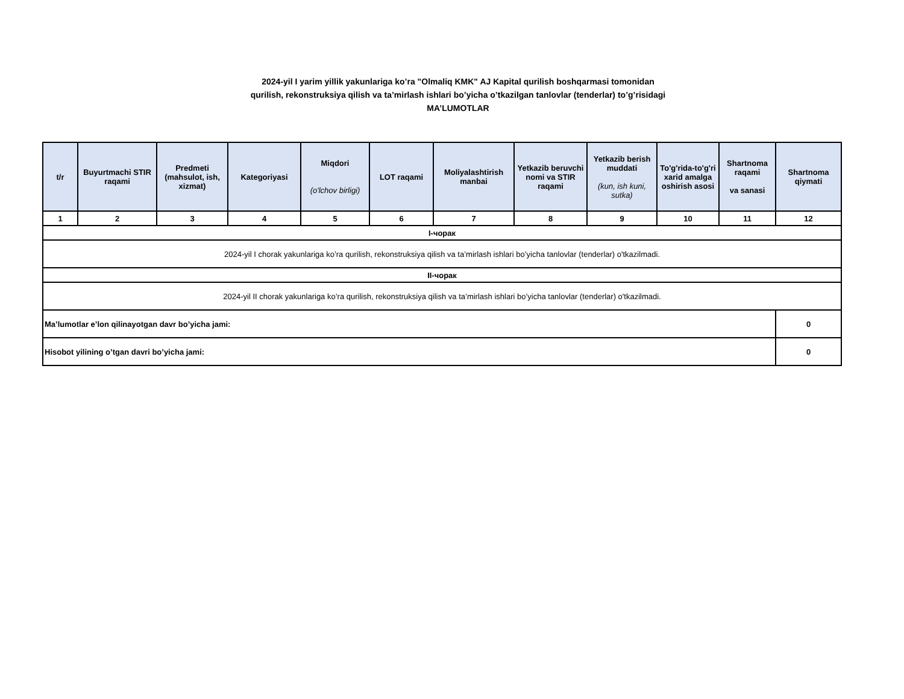2024-yil I yarim yillik yakunlariga ko’ra "Olmaliq KMK" AJ Kapital qurilish boshqarmasi tomonidan
qurilish, rekonstruksiya qilish va ta’mirlash ishlari bo’yicha o’tkazilgan tanlovlar (tenderlar) to’g’risidagi
MA’LUMOTLAR
| t/r | Buyurtmachi STIR raqami | Predmeti (mahsulot, ish, xizmat) | Kategoriyasi | Miqdori (o'lchov birligi) | LOT raqami | Moliyalashtirish manbai | Yetkazib beruvchi nomi va STIR raqami | Yetkazib berish muddati (kun, ish kuni, sutka) | To'g'rida-to'g'ri xarid amalga oshirish asosi | Shartnoma raqami va sanasi | Shartnoma qiymati |
| --- | --- | --- | --- | --- | --- | --- | --- | --- | --- | --- | --- |
| 1 | 2 | 3 | 4 | 5 | 6 | 7 | 8 | 9 | 10 | 11 | 12 |
| I-чорак | | | | | | | | | | | |
| 2024-yil I chorak yakunlariga ko’ra qurilish, rekonstruksiya qilish va ta’mirlash ishlari bo’yicha tanlovlar (tenderlar) o'tkazilmadi. | | | | | | | | | | | |
| II-чорак | | | | | | | | | | | |
| 2024-yil II chorak yakunlariga ko’ra qurilish, rekonstruksiya qilish va ta’mirlash ishlari bo’yicha tanlovlar (tenderlar) o'tkazilmadi. | | | | | | | | | | | |
| Ma’lumotlar e’lon qilinayotgan davr bo’yicha jami: | | | | | | | | | | | 0 |
| Hisobot yilining o’tgan davri bo’yicha jami: | | | | | | | | | | | 0 |